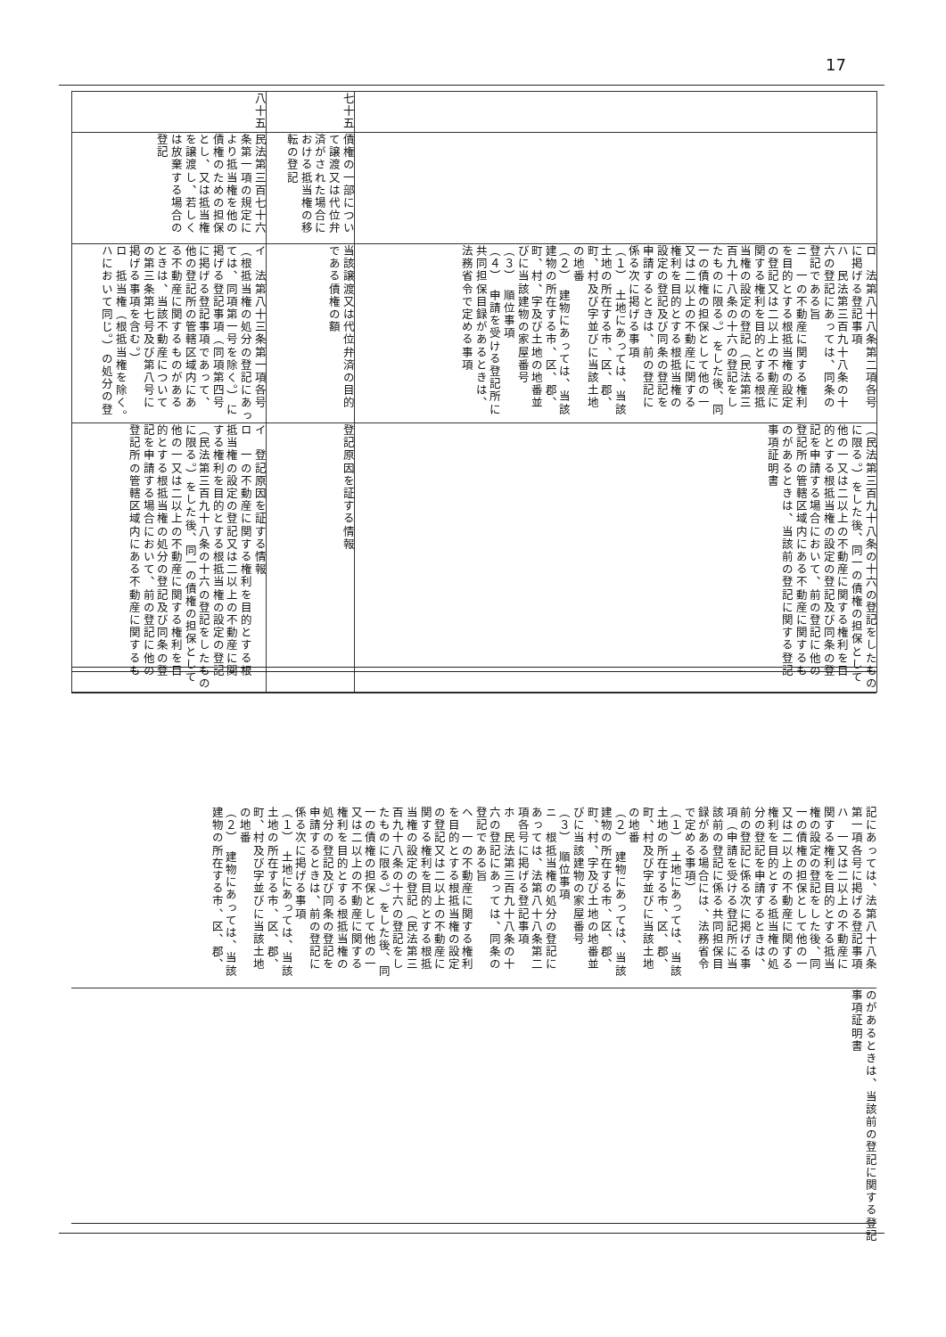17
| | | ロ 法第八十八条第二項各号 に掲げる登記事項 ハ 民法第三百九十八条の十 六の登記にあっては、同条の 登記である旨 ニ 一の不動産に関する権利 を目的とする根抵当権の設定 の登記又は二以上の不動産に 関する権利を目的とする根抵 当権の設定の登記（民法第三 百九十八条の十六の登記をし たものに限る。）をした後、同 一の債権の担保として他の一 又は二以上の不動産に関する 権利を目的とする根抵当権の 設定の登記及び同条の登記を 申請するときは、前の登記に 係る次に掲げる事項 （１） 土地にあっては、当該 土地の所在する市、区、郡、 町、村及び字並びに当該土地 の地番 （２） 建物にあっては、当該 建物の所在する市、区、郡、 町、村、字及び土地の地番並 びに当該建物の家屋番号 （３） 順位事項 （４） 申請を受ける登記所に 共同担保目録があるときは、 法務省令で定める事項 | （民法第三百九十八条の十六の登記をしたもの に限る。）をした後、同一の債権の担保として 他の一又は二以上の不動産に関する権利を目 的とする根抵当権の設定の登記及び同条の登 記を申請する場合において、前の登記に他の 登記所の管轄区域内にある不動産に関するも のがあるときは、当該前の登記に関する登記 事項証明書 |
| 七十五 | 債権の一部につい て譲渡又は代位弁 済がされた場合に おける抵当権の移 転の登記 | 当該譲渡又は代位弁済の目的 である債権の額 | 登記原因を証する情報 |
| 八十五 | 民法第三百七十六 条第一項の規定に より抵当権を他の 債権のための担保 とし、又は抵当権 を譲渡し、若しく は放棄する場合の 登記 | イ 法第八十三条第一項各号 （根抵当権の処分の登記にあっ ては、同項第一号を除く。）に 掲げる登記事項（同項第四号 に掲げる登記事項であって、 他の登記所の管轄区域内にあ る不動産に関するものがある ときは、当該不動産について の第三条第七号及び第八号に 掲げる事項を含む。） ロ 抵当権（根抵当権を除く。 ハにおいて同じ。）の処分の登 | イ 登記原因を証する情報 ロ 一の不動産に関する権利を目的とする根 抵当権の設定の登記又は二以上の不動産に関 する権利を目的とする根抵当権の設定の登記 （民法第三百九十八条の十六の登記をしたもの に限る。）をした後、同一の債権の担保として 他の一又は二以上の不動産に関する権利を目 的とする根抵当権の処分の登記及び同条の登 記を申請する場合において、前の登記に他の 登記所の管轄区域内にある不動産に関するも |
| | 記にあっては、法第八十八条 第一項各号に掲げる登記事項 ハ 一又は二以上の不動産に 関する権利を目的とする抵当 権の設定の登記をした後、同 一の債権の担保として他の一 又は二以上の不動産に関する 権利を目的とする抵当権の処 分の登記を申請するときは、 前の登記に係る次に掲げる事 項（申請を受ける登記所に当 該前の登記に係る共同担保目 録がある場合には、法務省令 で定める事項） （１） 土地にあっては、当該 土地の所在する市、区、郡、 町、村及び字並びに当該土地 の地番 （２） 建物にあっては、当該 建物の所在する市、区、郡、 町、村、字及び土地の地番並 びに当該建物の家屋番号 （３） 順位事項 ニ 根抵当権の処分の登記に あっては、法第八十八条第二 項各号に掲げる登記事項 ホ 民法第三百九十八条の十 六の登記にあっては、同条の 登記である旨 ヘ 一の不動産に関する権利 を目的とする根抵当権の設定 の登記又は二以上の不動産に 関する権利を目的とする根抵 当権の設定の登記（民法第三 百九十八条の十六の登記をし たものに限る。）をした後、同 一の債権の担保として他の一 又は二以上の不動産に関する 権利を目的とする根抵当権の 処分の登記及び同条の登記を 申請するときは、前の登記に 係る次に掲げる事項 （１） 土地にあっては、当該 土地の所在する市、区、郡、 町、村及び字並びに当該土地 の地番 （２） 建物にあっては、当該 建物の所在する市、区、郡、 | のがあるときは、当該前の登記に関する登記 事項証明書 |